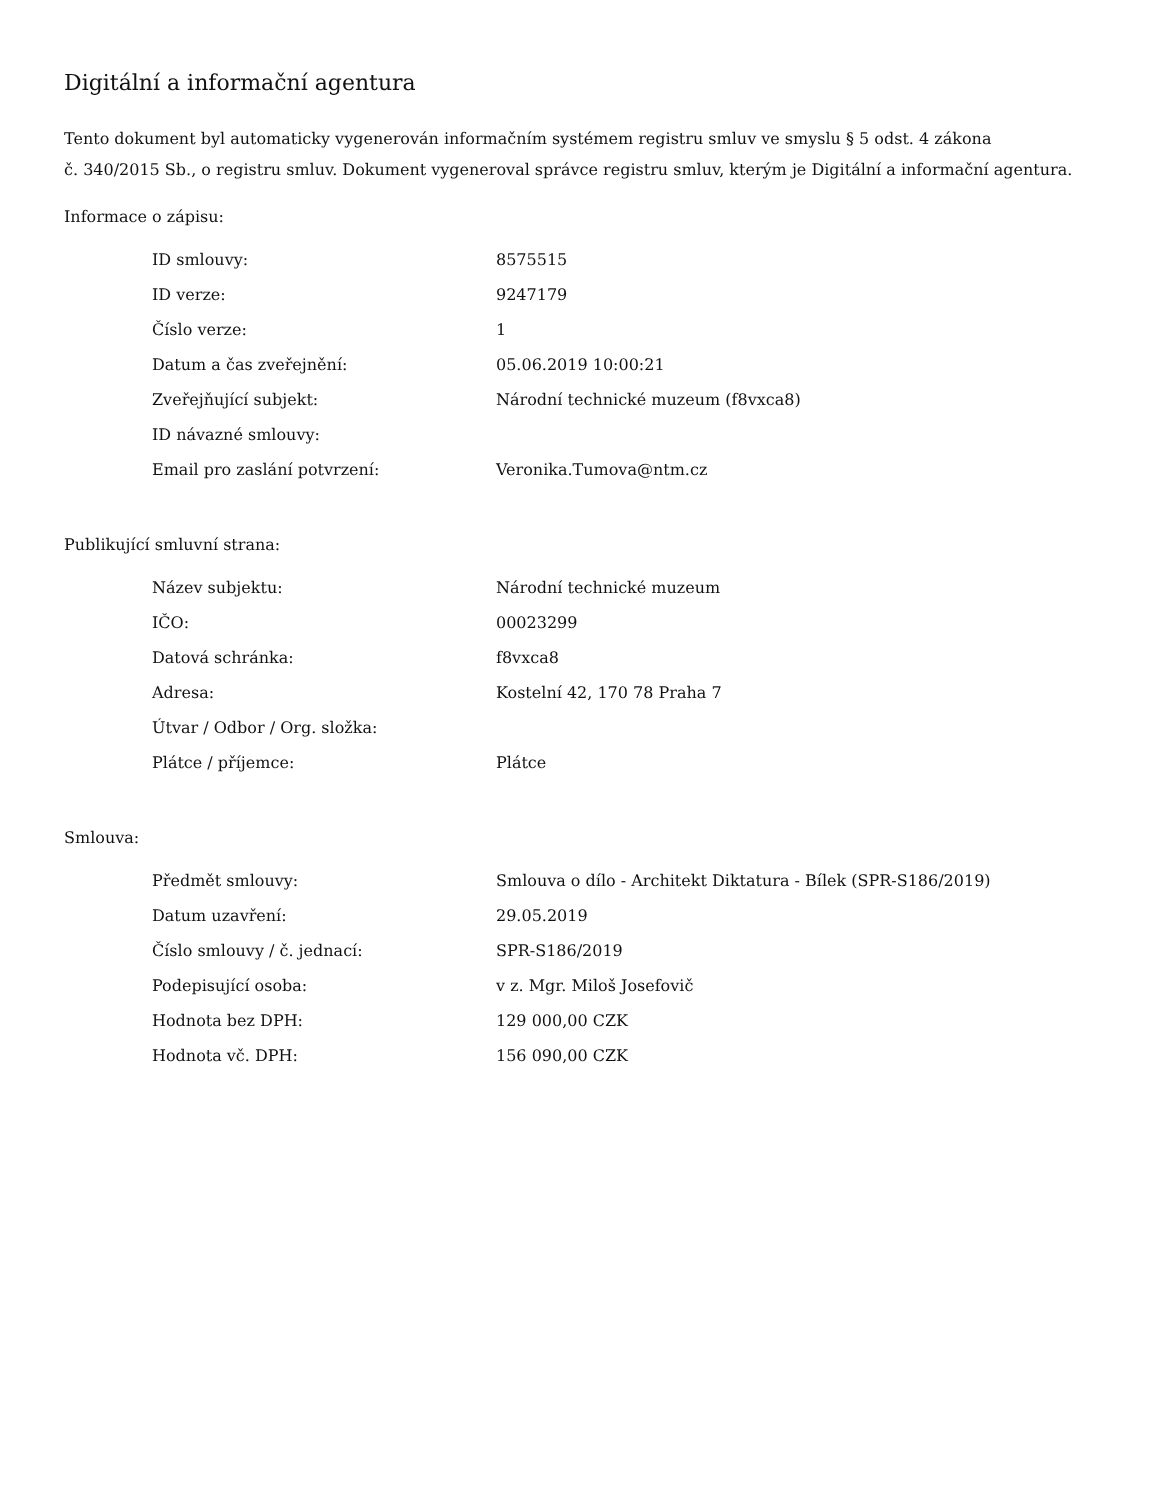Digitální a informační agentura
Tento dokument byl automaticky vygenerován informačním systémem registru smluv ve smyslu § 5 odst. 4 zákona
č. 340/2015 Sb., o registru smluv. Dokument vygeneroval správce registru smluv, kterým je Digitální a informační agentura.
Informace o zápisu:
| ID smlouvy: | 8575515 |
| ID verze: | 9247179 |
| Číslo verze: | 1 |
| Datum a čas zveřejnění: | 05.06.2019 10:00:21 |
| Zveřejňující subjekt: | Národní technické muzeum (f8vxca8) |
| ID návazné smlouvy: | |
| Email pro zaslání potvrzení: | Veronika.Tumova@ntm.cz |
Publikující smluvní strana:
| Název subjektu: | Národní technické muzeum |
| IČO: | 00023299 |
| Datová schránka: | f8vxca8 |
| Adresa: | Kostelní 42, 170 78 Praha 7 |
| Útvar / Odbor / Org. složka: | |
| Plátce / příjemce: | Plátce |
Smlouva:
| Předmět smlouvy: | Smlouva o dílo - Architekt Diktatura - Bílek (SPR-S186/2019) |
| Datum uzavření: | 29.05.2019 |
| Číslo smlouvy / č. jednací: | SPR-S186/2019 |
| Podepisující osoba: | v z. Mgr. Miloš Josefovič |
| Hodnota bez DPH: | 129 000,00 CZK |
| Hodnota vč. DPH: | 156 090,00 CZK |